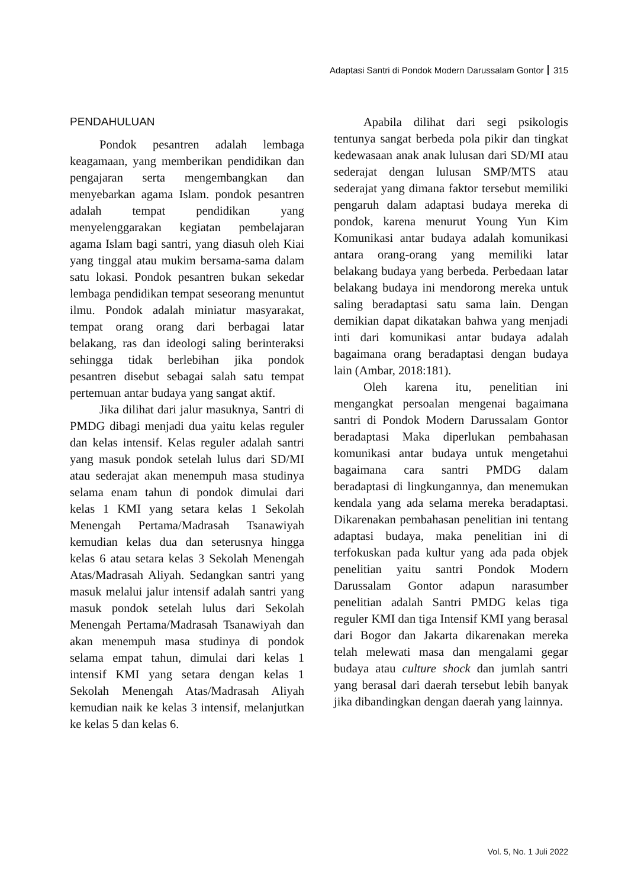Adaptasi Santri di Pondok Modern Darussalam Gontor 315
PENDAHULUAN
Pondok pesantren adalah lembaga keagamaan, yang memberikan pendidikan dan pengajaran serta mengembangkan dan menyebarkan agama Islam. pondok pesantren adalah tempat pendidikan yang menyelenggarakan kegiatan pembelajaran agama Islam bagi santri, yang diasuh oleh Kiai yang tinggal atau mukim bersama-sama dalam satu lokasi. Pondok pesantren bukan sekedar lembaga pendidikan tempat seseorang menuntut ilmu. Pondok adalah miniatur masyarakat, tempat orang orang dari berbagai latar belakang, ras dan ideologi saling berinteraksi sehingga tidak berlebihan jika pondok pesantren disebut sebagai salah satu tempat pertemuan antar budaya yang sangat aktif.
Jika dilihat dari jalur masuknya, Santri di PMDG dibagi menjadi dua yaitu kelas reguler dan kelas intensif. Kelas reguler adalah santri yang masuk pondok setelah lulus dari SD/MI atau sederajat akan menempuh masa studinya selama enam tahun di pondok dimulai dari kelas 1 KMI yang setara kelas 1 Sekolah Menengah Pertama/Madrasah Tsanawiyah kemudian kelas dua dan seterusnya hingga kelas 6 atau setara kelas 3 Sekolah Menengah Atas/Madrasah Aliyah. Sedangkan santri yang masuk melalui jalur intensif adalah santri yang masuk pondok setelah lulus dari Sekolah Menengah Pertama/Madrasah Tsanawiyah dan akan menempuh masa studinya di pondok selama empat tahun, dimulai dari kelas 1 intensif KMI yang setara dengan kelas 1 Sekolah Menengah Atas/Madrasah Aliyah kemudian naik ke kelas 3 intensif, melanjutkan ke kelas 5 dan kelas 6.
Apabila dilihat dari segi psikologis tentunya sangat berbeda pola pikir dan tingkat kedewasaan anak anak lulusan dari SD/MI atau sederajat dengan lulusan SMP/MTS atau sederajat yang dimana faktor tersebut memiliki pengaruh dalam adaptasi budaya mereka di pondok, karena menurut Young Yun Kim Komunikasi antar budaya adalah komunikasi antara orang-orang yang memiliki latar belakang budaya yang berbeda. Perbedaan latar belakang budaya ini mendorong mereka untuk saling beradaptasi satu sama lain. Dengan demikian dapat dikatakan bahwa yang menjadi inti dari komunikasi antar budaya adalah bagaimana orang beradaptasi dengan budaya lain (Ambar, 2018:181).
Oleh karena itu, penelitian ini mengangkat persoalan mengenai bagaimana santri di Pondok Modern Darussalam Gontor beradaptasi Maka diperlukan pembahasan komunikasi antar budaya untuk mengetahui bagaimana cara santri PMDG dalam beradaptasi di lingkungannya, dan menemukan kendala yang ada selama mereka beradaptasi. Dikarenakan pembahasan penelitian ini tentang adaptasi budaya, maka penelitian ini di terfokuskan pada kultur yang ada pada objek penelitian yaitu santri Pondok Modern Darussalam Gontor adapun narasumber penelitian adalah Santri PMDG kelas tiga reguler KMI dan tiga Intensif KMI yang berasal dari Bogor dan Jakarta dikarenakan mereka telah melewati masa dan mengalami gegar budaya atau culture shock dan jumlah santri yang berasal dari daerah tersebut lebih banyak jika dibandingkan dengan daerah yang lainnya.
Vol. 5, No. 1 Juli 2022